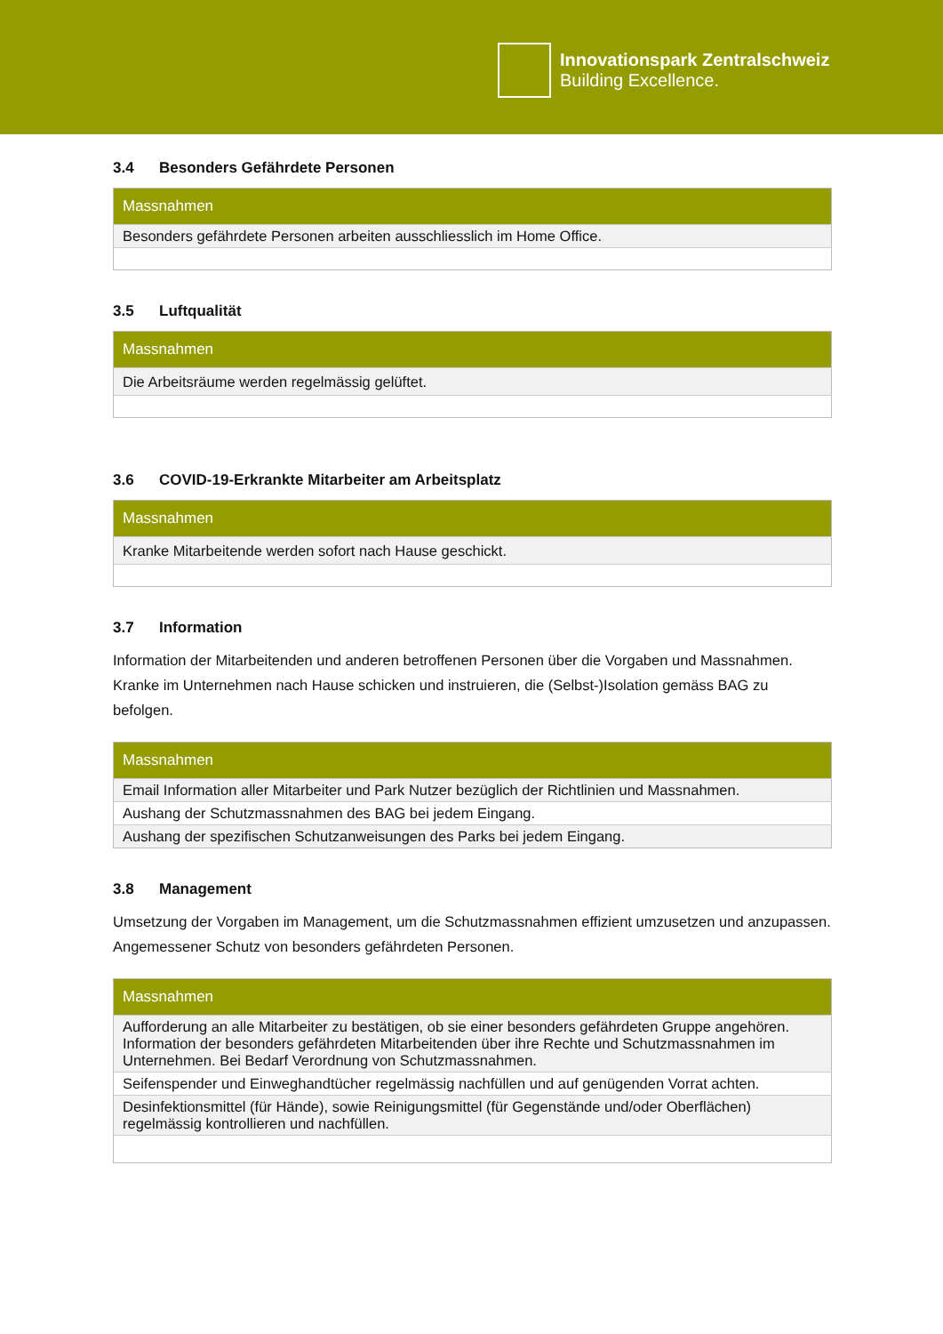Innovationspark Zentralschweiz
Building Excellence.
3.4 Besonders Gefährdete Personen
| Massnahmen |
| --- |
| Besonders gefährdete Personen arbeiten ausschliesslich im Home Office. |
3.5 Luftqualität
| Massnahmen |
| --- |
| Die Arbeitsräume werden regelmässig gelüftet. |
3.6 COVID-19-Erkrankte Mitarbeiter am Arbeitsplatz
| Massnahmen |
| --- |
| Kranke Mitarbeitende werden sofort nach Hause geschickt. |
3.7 Information
Information der Mitarbeitenden und anderen betroffenen Personen über die Vorgaben und Massnahmen. Kranke im Unternehmen nach Hause schicken und instruieren, die (Selbst-)Isolation gemäss BAG zu befolgen.
| Massnahmen |
| --- |
| Email Information aller Mitarbeiter und Park Nutzer bezüglich der Richtlinien und Massnahmen. |
| Aushang der Schutzmassnahmen des BAG bei jedem Eingang. |
| Aushang der spezifischen Schutzanweisungen des Parks bei jedem Eingang. |
3.8 Management
Umsetzung der Vorgaben im Management, um die Schutzmassnahmen effizient umzusetzen und anzupassen. Angemessener Schutz von besonders gefährdeten Personen.
| Massnahmen |
| --- |
| Aufforderung an alle Mitarbeiter zu bestätigen, ob sie einer besonders gefährdeten Gruppe angehören. Information der besonders gefährdeten Mitarbeitenden über ihre Rechte und Schutzmassnahmen im Unternehmen. Bei Bedarf Verordnung von Schutzmassnahmen. |
| Seifenspender und Einweghandtücher regelmässig nachfüllen und auf genügenden Vorrat achten. |
| Desinfektionsmittel (für Hände), sowie Reinigungsmittel (für Gegenstände und/oder Oberflächen) regelmässig kontrollieren und nachfüllen. |